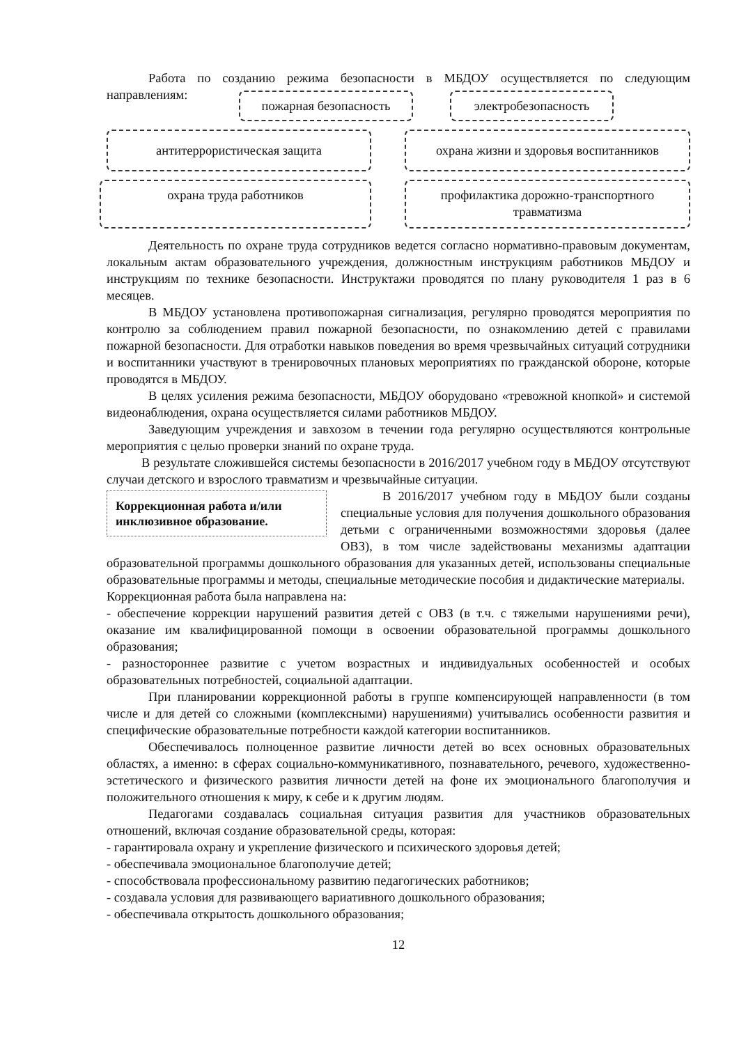Работа по созданию режима безопасности в МБДОУ осуществляется по следующим направлениям:
пожарная безопасность электробезопасность
антитеррористическая защита охрана жизни и здоровья воспитанников
охрана труда работников
профилактика дорожно-транспортного травматизма
Деятельность по охране труда сотрудников ведется согласно нормативно-правовым документам, локальным актам образовательного учреждения, должностным инструкциям работников МБДОУ и инструкциям по технике безопасности. Инструктажи проводятся по плану руководителя 1 раз в 6 месяцев.
В МБДОУ установлена противопожарная сигнализация, регулярно проводятся мероприятия по контролю за соблюдением правил пожарной безопасности, по ознакомлению детей с правилами пожарной безопасности. Для отработки навыков поведения во время чрезвычайных ситуаций сотрудники и воспитанники участвуют в тренировочных плановых мероприятиях по гражданской обороне, которые проводятся в МБДОУ.
В целях усиления режима безопасности, МБДОУ оборудовано «тревожной кнопкой» и системой видеонаблюдения, охрана осуществляется силами работников МБДОУ.
Заведующим учреждения и завхозом в течении года регулярно осуществляются контрольные мероприятия с целью проверки знаний по охране труда.
В результате сложившейся системы безопасности в 2016/2017 учебном году в МБДОУ отсутствуют случаи детского и взрослого травматизм и чрезвычайные ситуации.
Коррекционная работа и/или инклюзивное образование.
В 2016/2017 учебном году в МБДОУ были созданы специальные условия для получения дошкольного образования детьми с ограниченными возможностями здоровья (далее ОВЗ), в том числе задействованы механизмы адаптации образовательной программы дошкольного образования для указанных детей, использованы специальные образовательные программы и методы, специальные методические пособия и дидактические материалы.
Коррекционная работа была направлена на:
- обеспечение коррекции нарушений развития детей с ОВЗ (в т.ч. с тяжелыми нарушениями речи), оказание им квалифицированной помощи в освоении образовательной программы дошкольного образования;
- разностороннее развитие с учетом возрастных и индивидуальных особенностей и особых образовательных потребностей, социальной адаптации.
При планировании коррекционной работы в группе компенсирующей направленности (в том числе и для детей со сложными (комплексными) нарушениями) учитывались особенности развития и специфические образовательные потребности каждой категории воспитанников.
Обеспечивалось полноценное развитие личности детей во всех основных образовательных областях, а именно: в сферах социально-коммуникативного, познавательного, речевого, художественно- эстетического и физического развития личности детей на фоне их эмоционального благополучия и положительного отношения к миру, к себе и к другим людям.
Педагогами создавалась социальная ситуация развития для участников образовательных отношений, включая создание образовательной среды, которая:
- гарантировала охрану и укрепление физического и психического здоровья детей;
- обеспечивала эмоциональное благополучие детей;
- способствовала профессиональному развитию педагогических работников;
- создавала условия для развивающего вариативного дошкольного образования;
- обеспечивала открытость дошкольного образования;
12